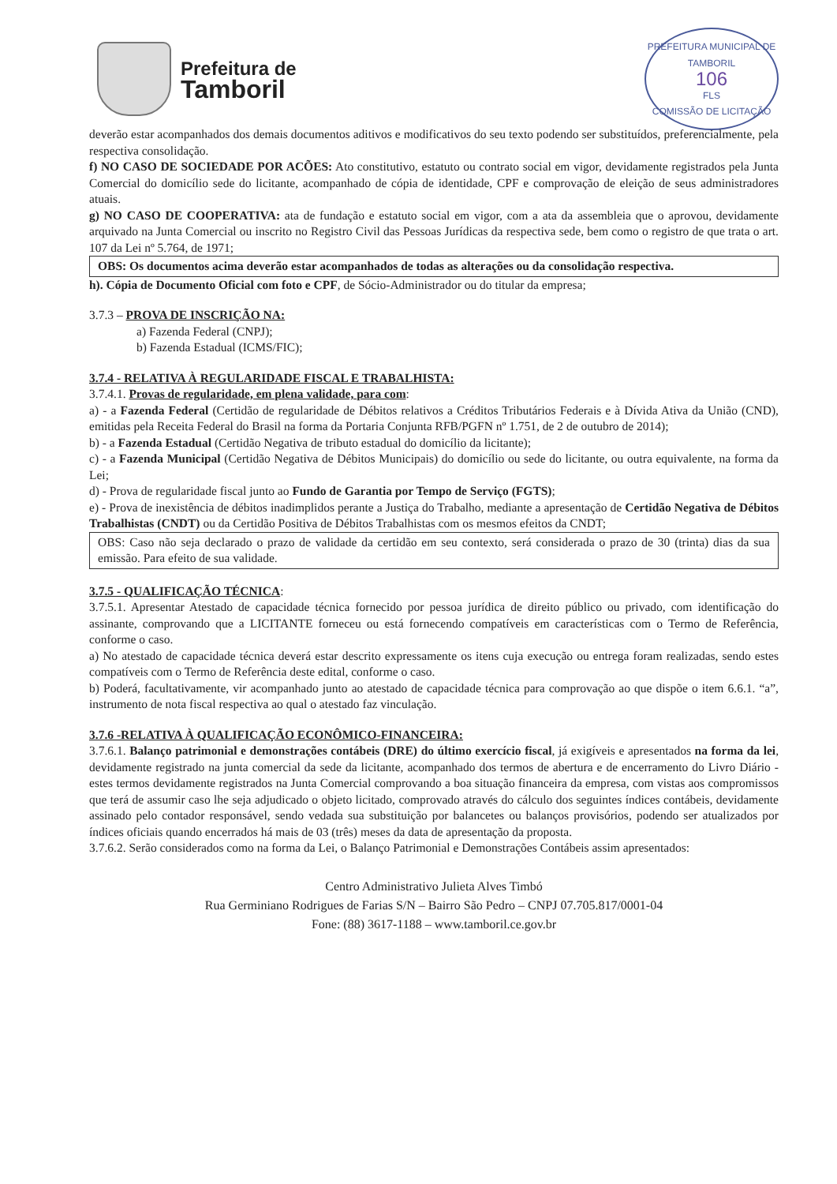Prefeitura de
Tamboril
PREFEITURA MUNICIPAL DE TAMBORIL
106
FLS
COMISSÃO DE LICITAÇÃO
deverão estar acompanhados dos demais documentos aditivos e modificativos do seu texto podendo ser substituídos, preferencialmente, pela respectiva consolidação.
f) NO CASO DE SOCIEDADE POR ACÕES: Ato constitutivo, estatuto ou contrato social em vigor, devidamente registrados pela Junta Comercial do domicílio sede do licitante, acompanhado de cópia de identidade, CPF e comprovação de eleição de seus administradores atuais.
g) NO CASO DE COOPERATIVA: ata de fundação e estatuto social em vigor, com a ata da assembleia que o aprovou, devidamente arquivado na Junta Comercial ou inscrito no Registro Civil das Pessoas Jurídicas da respectiva sede, bem como o registro de que trata o art. 107 da Lei nº 5.764, de 1971;
OBS: Os documentos acima deverão estar acompanhados de todas as alterações ou da consolidação respectiva.
h). Cópia de Documento Oficial com foto e CPF, de Sócio-Administrador ou do titular da empresa;
3.7.3 – PROVA DE INSCRIÇÃO NA:
a) Fazenda Federal (CNPJ);
b) Fazenda Estadual (ICMS/FIC);
3.7.4 - RELATIVA À REGULARIDADE FISCAL E TRABALHISTA:
3.7.4.1. Provas de regularidade, em plena validade, para com:
a) - a Fazenda Federal (Certidão de regularidade de Débitos relativos a Créditos Tributários Federais e à Dívida Ativa da União (CND), emitidas pela Receita Federal do Brasil na forma da Portaria Conjunta RFB/PGFN nº 1.751, de 2 de outubro de 2014);
b) - a Fazenda Estadual (Certidão Negativa de tributo estadual do domicílio da licitante);
c) - a Fazenda Municipal (Certidão Negativa de Débitos Municipais) do domicílio ou sede do licitante, ou outra equivalente, na forma da Lei;
d) - Prova de regularidade fiscal junto ao Fundo de Garantia por Tempo de Serviço (FGTS);
e) - Prova de inexistência de débitos inadimplidos perante a Justiça do Trabalho, mediante a apresentação de Certidão Negativa de Débitos Trabalhistas (CNDT) ou da Certidão Positiva de Débitos Trabalhistas com os mesmos efeitos da CNDT;
OBS: Caso não seja declarado o prazo de validade da certidão em seu contexto, será considerada o prazo de 30 (trinta) dias da sua emissão. Para efeito de sua validade.
3.7.5 - QUALIFICAÇÃO TÉCNICA:
3.7.5.1. Apresentar Atestado de capacidade técnica fornecido por pessoa jurídica de direito público ou privado, com identificação do assinante, comprovando que a LICITANTE forneceu ou está fornecendo compatíveis em características com o Termo de Referência, conforme o caso.
a) No atestado de capacidade técnica deverá estar descrito expressamente os itens cuja execução ou entrega foram realizadas, sendo estes compatíveis com o Termo de Referência deste edital, conforme o caso.
b) Poderá, facultativamente, vir acompanhado junto ao atestado de capacidade técnica para comprovação ao que dispõe o item 6.6.1. “a”, instrumento de nota fiscal respectiva ao qual o atestado faz vinculação.
3.7.6 -RELATIVA À QUALIFICAÇÃO ECONÔMICO-FINANCEIRA:
3.7.6.1. Balanço patrimonial e demonstrações contábeis (DRE) do último exercício fiscal, já exigíveis e apresentados na forma da lei, devidamente registrado na junta comercial da sede da licitante, acompanhado dos termos de abertura e de encerramento do Livro Diário - estes termos devidamente registrados na Junta Comercial comprovando a boa situação financeira da empresa, com vistas aos compromissos que terá de assumir caso lhe seja adjudicado o objeto licitado, comprovado através do cálculo dos seguintes índices contábeis, devidamente assinado pelo contador responsável, sendo vedada sua substituição por balancetes ou balanços provisórios, podendo ser atualizados por índices oficiais quando encerrados há mais de 03 (três) meses da data de apresentação da proposta.
3.7.6.2. Serão considerados como na forma da Lei, o Balanço Patrimonial e Demonstrações Contábeis assim apresentados:
Centro Administrativo Julieta Alves Timbó
Rua Germiniano Rodrigues de Farias S/N – Bairro São Pedro – CNPJ 07.705.817/0001-04
Fone: (88) 3617-1188 – www.tamboril.ce.gov.br